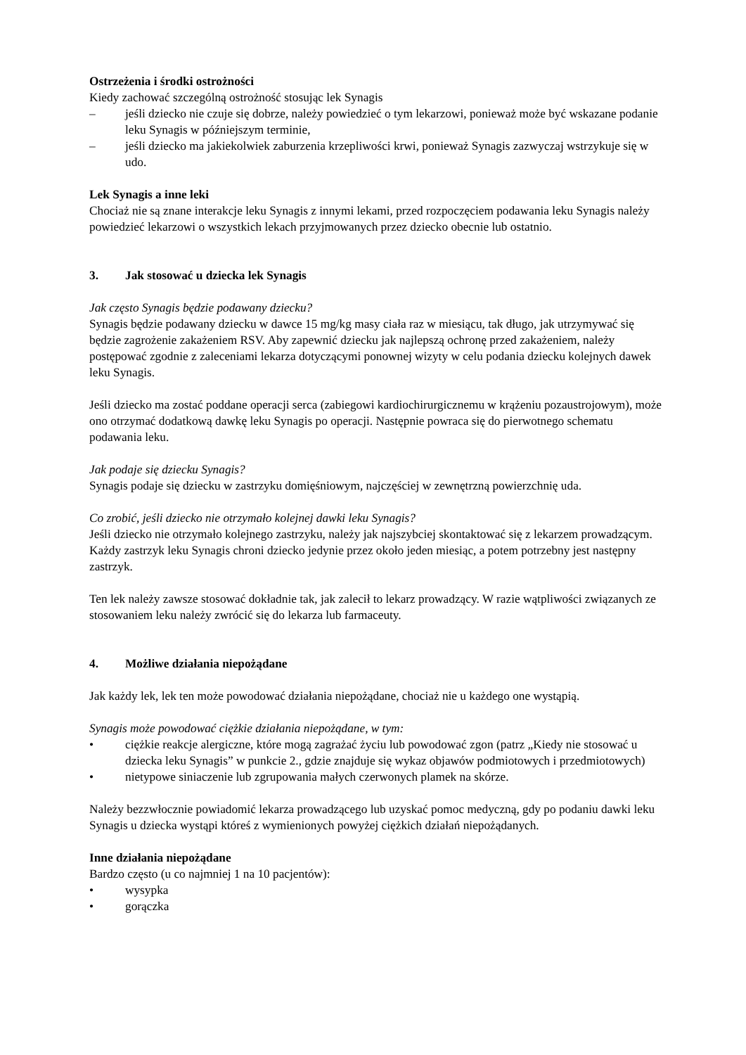Ostrzeżenia i środki ostrożności
Kiedy zachować szczególną ostrożność stosując lek Synagis
– jeśli dziecko nie czuje się dobrze, należy powiedzieć o tym lekarzowi, ponieważ może być wskazane podanie leku Synagis w późniejszym terminie,
– jeśli dziecko ma jakiekolwiek zaburzenia krzepliwości krwi, ponieważ Synagis zazwyczaj wstrzykuje się w udo.
Lek Synagis a inne leki
Chociaż nie są znane interakcje leku Synagis z innymi lekami, przed rozpoczęciem podawania leku Synagis należy powiedzieć lekarzowi o wszystkich lekach przyjmowanych przez dziecko obecnie lub ostatnio.
3. Jak stosować u dziecka lek Synagis
Jak często Synagis będzie podawany dziecku?
Synagis będzie podawany dziecku w dawce 15 mg/kg masy ciała raz w miesiącu, tak długo, jak utrzymywać się będzie zagrożenie zakażeniem RSV. Aby zapewnić dziecku jak najlepszą ochronę przed zakażeniem, należy postępować zgodnie z zaleceniami lekarza dotyczącymi ponownej wizyty w celu podania dziecku kolejnych dawek leku Synagis.
Jeśli dziecko ma zostać poddane operacji serca (zabiegowi kardiochirurgicznemu w krążeniu pozaustrojowym), może ono otrzymać dodatkową dawkę leku Synagis po operacji. Następnie powraca się do pierwotnego schematu podawania leku.
Jak podaje się dziecku Synagis?
Synagis podaje się dziecku w zastrzyku domięśniowym, najczęściej w zewnętrzną powierzchnię uda.
Co zrobić, jeśli dziecko nie otrzymało kolejnej dawki leku Synagis?
Jeśli dziecko nie otrzymało kolejnego zastrzyku, należy jak najszybciej skontaktować się z lekarzem prowadzącym. Każdy zastrzyk leku Synagis chroni dziecko jedynie przez około jeden miesiąc, a potem potrzebny jest następny zastrzyk.
Ten lek należy zawsze stosować dokładnie tak, jak zalecił to lekarz prowadzący. W razie wątpliwości związanych ze stosowaniem leku należy zwrócić się do lekarza lub farmaceuty.
4. Możliwe działania niepożądane
Jak każdy lek, lek ten może powodować działania niepożądane, chociaż nie u każdego one wystąpią.
Synagis może powodować ciężkie działania niepożądane, w tym:
• ciężkie reakcje alergiczne, które mogą zagrażać życiu lub powodować zgon (patrz „Kiedy nie stosować u dziecka leku Synagis” w punkcie 2., gdzie znajduje się wykaz objawów podmiotowych i przedmiotowych)
• nietypowe siniaczenie lub zgrupowania małych czerwonych plamek na skórze.
Należy bezzwłocznie powiadomić lekarza prowadzącego lub uzyskać pomoc medyczną, gdy po podaniu dawki leku Synagis u dziecka wystąpi któreś z wymienionych powyżej ciężkich działań niepożądanych.
Inne działania niepożądane
Bardzo często (u co najmniej 1 na 10 pacjentów):
• wysypka
• gorączka